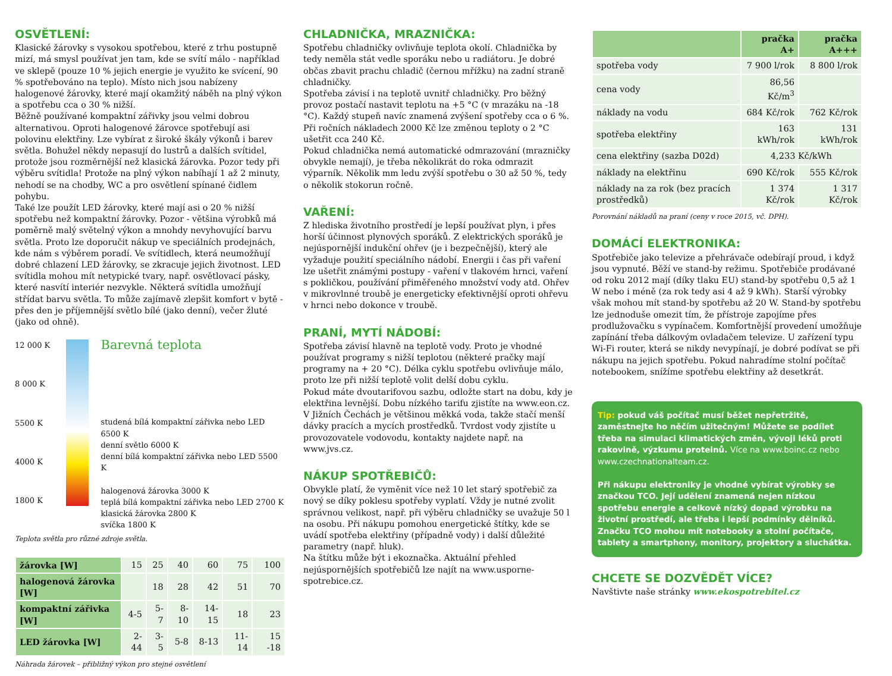OSVĚTLENÍ:
Klasické žárovky s vysokou spotřebou, které z trhu postupně mizí, má smysl používat jen tam, kde se svítí málo - například ve sklepě (pouze 10 % jejich energie je využito ke svícení, 90 % spotřebováno na teplo). Místo nich jsou nabízeny halogenové žárovky, které mají okamžitý náběh na plný výkon a spotřebu cca o 30 % nižší.
Běžně používané kompaktní zářivky jsou velmi dobrou alternativou. Oproti halogenové žárovce spotřebují asi polovinu elektřiny. Lze vybírat z široké škály výkonů i barev světla. Bohužel někdy nepasují do lustrů a dalších svítidel, protože jsou rozměrnější než klasická žárovka. Pozor tedy při výběru svítidla! Protože na plný výkon nabíhají 1 až 2 minuty, nehodí se na chodby, WC a pro osvětlení spínané čidlem pohybu.
Také lze použít LED žárovky, které mají asi o 20 % nižší spotřebu než kompaktní žárovky. Pozor - většina výrobků má poměrně malý světelný výkon a mnohdy nevyhovující barvu světla. Proto lze doporučit nákup ve speciálních prodejnách, kde nám s výběrem poradí. Ve svítidlech, která neumožňují dobré chlazení LED žárovky, se zkracuje jejich životnost. LED svítidla mohou mít netypické tvary, např. osvětlovací pásky, které nasvítí interiér nezvykle. Některá svítidla umožňují střídat barvu světla. To může zajímavě zlepšit komfort v bytě - přes den je příjemnější světlo bílé (jako denní), večer žluté (jako od ohně).
12 000 K
8 000 K
5500 K
4000 K
1800 K
Barevná teplota
studená bílá kompaktní zářivka nebo LED 6500 K
denní světlo 6000 K
denní bílá kompaktní zářivka nebo LED 5500 K
halogenová žárovka 3000 K
teplá bílá kompaktní zářivka nebo LED 2700 K
klasická žárovka 2800 K
svíčka 1800 K
Teplota světla pro různé zdroje světla.
| žárovka [W] | 15 | 25 | 40 | 60 | 75 | 100 |
| halogenová žárovka [W] | | 18 | 28 | 42 | 51 | 70 |
| kompaktní zářivka [W] | 4-5 | 5-7 | 8-10 | 14-15 | 18 | 23 |
| LED žárovka [W] | 2-44 | 3-5 | 5-8 | 8-13 | 11-14 | 15 -18 |
Náhrada žárovek – přibližný výkon pro stejné osvětlení
CHLADNIČKA, MRAZNIČKA:
Spotřebu chladničky ovlivňuje teplota okolí. Chladnička by tedy neměla stát vedle sporáku nebo u radiátoru. Je dobré občas zbavit prachu chladič (černou mřížku) na zadní straně chladničky.
Spotřeba závisí i na teplotě uvnitř chladničky. Pro běžný provoz postačí nastavit teplotu na +5 °C (v mrazáku na -18 °C). Každý stupeň navíc znamená zvýšení spotřeby cca o 6 %. Při ročních nákladech 2000 Kč lze změnou teploty o 2 °C ušetřit cca 240 Kč.
Pokud chladnička nemá automatické odmrazování (mrazničky obvykle nemají), je třeba několikrát do roka odmrazit výparník. Několik mm ledu zvýší spotřebu o 30 až 50 %, tedy o několik stokorun ročně.
VAŘENÍ:
Z hlediska životního prostředí je lepší používat plyn, i přes horší účinnost plynových sporáků. Z elektrických sporáků je nejúspornější indukční ohřev (je i bezpečnější), který ale vyžaduje použití speciálního nádobí. Energii i čas při vaření lze ušetřit známými postupy - vaření v tlakovém hrnci, vaření s pokličkou, používání přiměřeného množství vody atd. Ohřev v mikrovlnné troubě je energeticky efektivnější oproti ohřevu v hrnci nebo dokonce v troubě.
PRANÍ, MYTÍ NÁDOBÍ:
Spotřeba závisí hlavně na teplotě vody. Proto je vhodné používat programy s nižší teplotou (některé pračky mají programy na + 20 °C). Délka cyklu spotřebu ovlivňuje málo, proto lze při nižší teplotě volit delší dobu cyklu.
Pokud máte dvoutarifovou sazbu, odložte start na dobu, kdy je elektřina levnější. Dobu nízkého tarifu zjistíte na www.eon.cz. V Jižních Čechách je většinou měkká voda, takže stačí menší dávky pracích a mycích prostředků. Tvrdost vody zjistíte u provozovatele vodovodu, kontakty najdete např. na www.jvs.cz.
NÁKUP SPOTŘEBIČŮ:
Obvykle platí, že vyměnit více než 10 let starý spotřebič za nový se díky poklesu spotřeby vyplatí. Vždy je nutné zvolit správnou velikost, např. při výběru chladničky se uvažuje 50 l na osobu. Při nákupu pomohou energetické štítky, kde se uvádí spotřeba elektřiny (případně vody) i další důležité parametry (např. hluk).
Na štítku může být i ekoznačka. Aktuální přehled nejúspornějších spotřebičů lze najít na www.usporne­spotrebice.cz.
| | pračka A+ | pračka A+++ |
| --- | --- | --- |
| spotřeba vody | 7 900 l/rok | 8 800 l/rok |
| cena vody | 86,56 Kč/m<sup>3</sup> | |
| náklady na vodu | 684 Kč/rok | 762 Kč/rok |
| spotřeba elektřiny | 163 kWh/rok | 131 kWh/rok |
| cena elektřiny (sazba D02d) | 4,233 Kč/kWh | |
| náklady na elektřinu | 690 Kč/rok | 555 Kč/rok |
| náklady na za rok (bez pracích prostředků) | 1 374 Kč/rok | 1 317 Kč/rok |
Porovnání nákladů na praní (ceny v roce 2015, vč. DPH).
DOMÁCÍ ELEKTRONIKA:
Spotřebiče jako televize a přehrávače odebírají proud, i když jsou vypnuté. Běží ve stand-by režimu. Spotřebiče prodávané od roku 2012 mají (díky tlaku EU) stand-by spotřebu 0,5 až 1 W nebo i méně (za rok tedy asi 4 až 9 kWh). Starší výrobky však mohou mít stand-by spotřebu až 20 W. Stand-by spotřebu lze jednoduše omezit tím, že přístroje zapojíme přes prodlužovačku s vypínačem. Komfortnější provedení umožňuje zapínání třeba dálkovým ovladačem televize. U zařízení typu Wi-Fi router, která se nikdy nevypínají, je dobré podívat se při nákupu na jejich spotřebu. Pokud nahradíme stolní počítač notebookem, snížíme spotřebu elektřiny až desetkrát.
Tip: pokud váš počítač musí běžet nepřetržitě, zaměstnejte ho něčím užitečným! Můžete se podílet třeba na simulaci klimatických změn, vývoji léků proti rakovině, výzkumu proteinů. Více na www.boinc.cz nebo www.czechnationalteam.cz.
Při nákupu elektroniky je vhodné vybírat výrobky se značkou TCO. Její udělení znamená nejen nízkou spotřebu energie a celkově nízký dopad výrobku na životní prostředí, ale třeba i lepší podmínky dělníků. Značku TCO mohou mít notebooky a stolní počítače, tablety a smartphony, monitory, projektory a sluchátka.
CHCETE SE DOZVĚDĚT VÍCE?
Navštivte naše stránky www.ekospotrebitel.cz